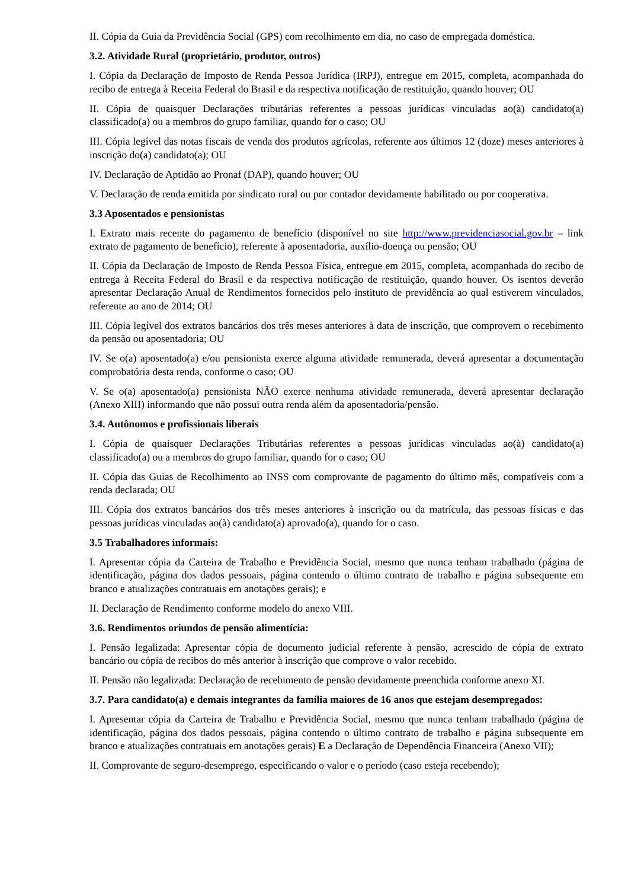II. Cópia da Guia da Previdência Social (GPS) com recolhimento em dia, no caso de empregada doméstica.
3.2. Atividade Rural (proprietário, produtor, outros)
I. Cópia da Declaração de Imposto de Renda Pessoa Jurídica (IRPJ), entregue em 2015, completa, acompanhada do recibo de entrega à Receita Federal do Brasil e da respectiva notificação de restituição, quando houver; OU
II. Cópia de quaisquer Declarações tributárias referentes a pessoas jurídicas vinculadas ao(à) candidato(a) classificado(a) ou a membros do grupo familiar, quando for o caso; OU
III. Cópia legível das notas fiscais de venda dos produtos agrícolas, referente aos últimos 12 (doze) meses anteriores à inscrição do(a) candidato(a); OU
IV. Declaração de Aptidão ao Pronaf (DAP), quando houver; OU
V. Declaração de renda emitida por sindicato rural ou por contador devidamente habilitado ou por cooperativa.
3.3 Aposentados e pensionistas
I. Extrato mais recente do pagamento de benefício (disponível no site http://www.previdenciasocial.gov.br – link extrato de pagamento de benefício), referente à aposentadoria, auxílio-doença ou pensão; OU
II. Cópia da Declaração de Imposto de Renda Pessoa Física, entregue em 2015, completa, acompanhada do recibo de entrega à Receita Federal do Brasil e da respectiva notificação de restituição, quando houver. Os isentos deverão apresentar Declaração Anual de Rendimentos fornecidos pelo instituto de previdência ao qual estiverem vinculados, referente ao ano de 2014; OU
III. Cópia legível dos extratos bancários dos três meses anteriores à data de inscrição, que comprovem o recebimento da pensão ou aposentadoria; OU
IV. Se o(a) aposentado(a) e/ou pensionista exerce alguma atividade remunerada, deverá apresentar a documentação comprobatória desta renda, conforme o caso; OU
V. Se o(a) aposentado(a) pensionista NÃO exerce nenhuma atividade remunerada, deverá apresentar declaração (Anexo XIII) informando que não possui outra renda além da aposentadoria/pensão.
3.4. Autônomos e profissionais liberais
I. Cópia de quaisquer Declarações Tributárias referentes a pessoas jurídicas vinculadas ao(à) candidato(a) classificado(a) ou a membros do grupo familiar, quando for o caso; OU
II. Cópia das Guias de Recolhimento ao INSS com comprovante de pagamento do último mês, compatíveis com a renda declarada; OU
III. Cópia dos extratos bancários dos três meses anteriores à inscrição ou da matrícula, das pessoas físicas e das pessoas jurídicas vinculadas ao(à) candidato(a) aprovado(a), quando for o caso.
3.5 Trabalhadores informais:
I. Apresentar cópia da Carteira de Trabalho e Previdência Social, mesmo que nunca tenham trabalhado (página de identificação, página dos dados pessoais, página contendo o último contrato de trabalho e página subsequente em branco e atualizações contratuais em anotações gerais); e
II. Declaração de Rendimento conforme modelo do anexo VIII.
3.6. Rendimentos oriundos de pensão alimentícia:
I. Pensão legalizada: Apresentar cópia de documento judicial referente à pensão, acrescido de cópia de extrato bancário ou cópia de recibos do mês anterior à inscrição que comprove o valor recebido.
II. Pensão não legalizada: Declaração de recebimento de pensão devidamente preenchida conforme anexo XI.
3.7. Para candidato(a) e demais integrantes da família maiores de 16 anos que estejam desempregados:
I. Apresentar cópia da Carteira de Trabalho e Previdência Social, mesmo que nunca tenham trabalhado (página de identificação, página dos dados pessoais, página contendo o último contrato de trabalho e página subsequente em branco e atualizações contratuais em anotações gerais) E a Declaração de Dependência Financeira (Anexo VII);
II. Comprovante de seguro-desemprego, especificando o valor e o período (caso esteja recebendo);